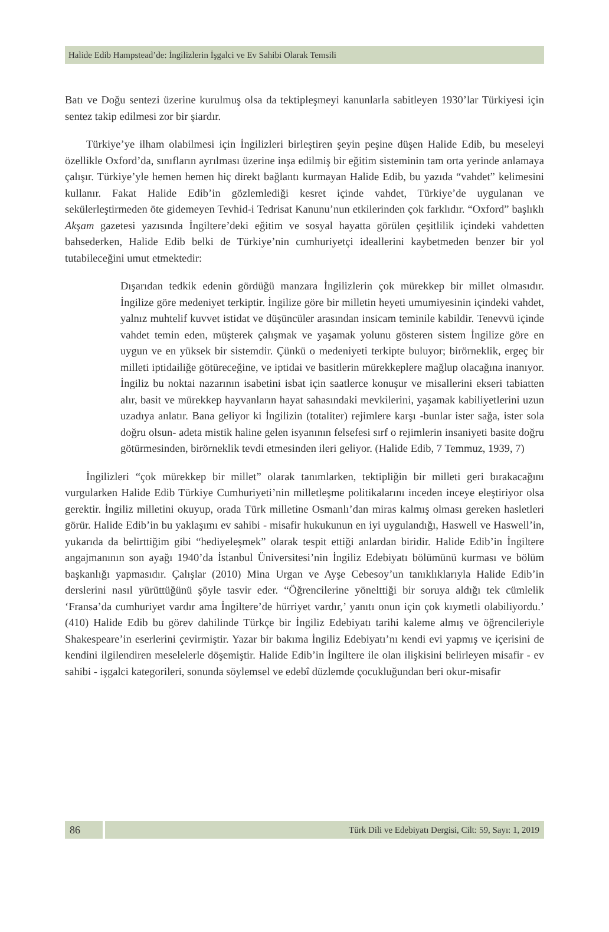Halide Edib Hampstead’de: İngilizlerin İşgalci ve Ev Sahibi Olarak Temsili
Batı ve Doğu sentezi üzerine kurulmuş olsa da tektipleşmeyi kanunlarla sabitleyen 1930’lar Türkiyesi için sentez takip edilmesi zor bir şiardır.
Türkiye’ye ilham olabilmesi için İngilizleri birleştiren şeyin peşine düşen Halide Edib, bu meseleyi özellikle Oxford’da, sınıfların ayrılması üzerine inşa edilmiş bir eğitim sisteminin tam orta yerinde anlamaya çalışır. Türkiye’yle hemen hemen hiç direkt bağlantı kurmayan Halide Edib, bu yazıda “vahdet” kelimesini kullanır. Fakat Halide Edib’in gözlemlediği kesret içinde vahdet, Türkiye’de uygulanan ve sekülerleştirmeden öte gidemeyen Tevhid-i Tedrisat Kanunu’nun etkilerinden çok farklıdır. “Oxford” başlıklı Akşam gazetesi yazısında İngiltere’deki eğitim ve sosyal hayatta görülen çeşitlilik içindeki vahdetten bahsederken, Halide Edib belki de Türkiye’nin cumhuriyetçi ideallerini kaybetmeden benzer bir yol tutabileceğini umut etmektedir:
Dışarıdan tedkik edenin gördüğü manzara İngilizlerin çok mürekkep bir millet olmasıdır. İngilize göre medeniyet terkiptir. İngilize göre bir milletin heyeti umumiyesinin içindeki vahdet, yalnız muhtelif kuvvet istidat ve düşüncüler arasından insicam teminile kabildir. Tenevvü içinde vahdet temin eden, müşterek çalışmak ve yaşamak yolunu gösteren sistem İngilize göre en uygun ve en yüksek bir sistemdir. Çünkü o medeniyeti terkipte buluyor; birörneklik, ergeç bir milleti iptidailiğe götüreceğine, ve iptidai ve basitlerin mürekkeplere mağlup olacağına inanıyor. İngiliz bu noktai nazarının isabetini isbat için saatlerce konuşur ve misallerini ekseri tabiatten alır, basit ve mürekkep hayvanların hayat sahasındaki mevkilerini, yaşamak kabiliyetlerini uzun uzadıya anlatır. Bana geliyor ki İngilizin (totaliter) rejimlere karşı -bunlar ister sağa, ister sola doğru olsun- adeta mistik haline gelen isyanının felsefesi sırf o rejimlerin insaniyeti basite doğru götürmesinden, birörneklik tevdi etmesinden ileri geliyor. (Halide Edib, 7 Temmuz, 1939, 7)
İngilizleri “çok mürekkep bir millet” olarak tanımlarken, tektipliğin bir milleti geri bırakacağını vurgularken Halide Edib Türkiye Cumhuriyeti’nin milletleşme politikalarını inceden inceye eleştiriyor olsa gerektir. İngiliz milletini okuyup, orada Türk milletine Osmanlı’dan miras kalmış olması gereken hasletleri görür. Halide Edib’in bu yaklaşımı ev sahibi - misafir hukukunun en iyi uygulandığı, Haswell ve Haswell’in, yukarıda da belirttiğim gibi “hediyeleşmek” olarak tespit ettiği anlardan biridir. Halide Edib’in İngiltere angajmanının son ayağı 1940’da İstanbul Üniversitesi’nin İngiliz Edebiyatı bölümünü kurması ve bölüm başkanlığı yapmasıdır. Çalışlar (2010) Mina Urgan ve Ayşe Cebesoy’un tanıklıklarıyla Halide Edib’in derslerini nasıl yürüttüğünü şöyle tasvir eder. “Öğrencilerine yönelttiği bir soruya aldığı tek cümlelik ‘Fransa’da cumhuriyet vardır ama İngiltere’de hürriyet vardır,’ yanıtı onun için çok kıymetli olabiliyordu.’ (410) Halide Edib bu görev dahilinde Türkçe bir İngiliz Edebiyatı tarihi kaleme almış ve öğrencileriyle Shakespeare’in eserlerini çevirmiştir. Yazar bir bakıma İngiliz Edebiyatı’nı kendi evi yapmış ve içerisini de kendini ilgilendiren meselelerle döşemiştir. Halide Edib’in İngiltere ile olan ilişkisini belirleyen misafir - ev sahibi - işgalci kategorileri, sonunda söylemsel ve edebî düzlemde çocukluğundan beri okur-misafir
86
Türk Dili ve Edebiyatı Dergisi, Cilt: 59, Sayı: 1, 2019